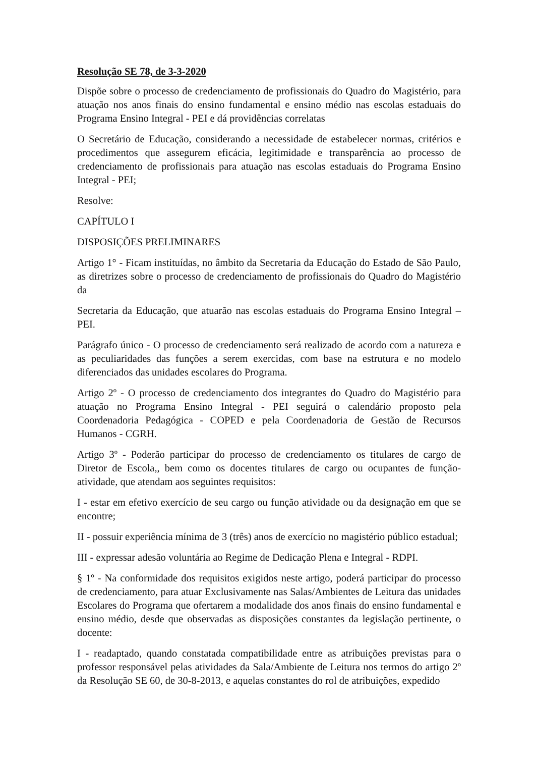Resolução SE 78, de 3-3-2020
Dispõe sobre o processo de credenciamento de profissionais do Quadro do Magistério, para atuação nos anos finais do ensino fundamental e ensino médio nas escolas estaduais do Programa Ensino Integral - PEI e dá providências correlatas
O Secretário de Educação, considerando a necessidade de estabelecer normas, critérios e procedimentos que assegurem eficácia, legitimidade e transparência ao processo de credenciamento de profissionais para atuação nas escolas estaduais do Programa Ensino Integral - PEI;
Resolve:
CAPÍTULO I
DISPOSIÇÕES PRELIMINARES
Artigo 1° - Ficam instituídas, no âmbito da Secretaria da Educação do Estado de São Paulo, as diretrizes sobre o processo de credenciamento de profissionais do Quadro do Magistério da
Secretaria da Educação, que atuarão nas escolas estaduais do Programa Ensino Integral – PEI.
Parágrafo único - O processo de credenciamento será realizado de acordo com a natureza e as peculiaridades das funções a serem exercidas, com base na estrutura e no modelo diferenciados das unidades escolares do Programa.
Artigo 2º - O processo de credenciamento dos integrantes do Quadro do Magistério para atuação no Programa Ensino Integral - PEI seguirá o calendário proposto pela Coordenadoria Pedagógica - COPED e pela Coordenadoria de Gestão de Recursos Humanos - CGRH.
Artigo 3º - Poderão participar do processo de credenciamento os titulares de cargo de Diretor de Escola,, bem como os docentes titulares de cargo ou ocupantes de função-atividade, que atendam aos seguintes requisitos:
I - estar em efetivo exercício de seu cargo ou função atividade ou da designação em que se encontre;
II - possuir experiência mínima de 3 (três) anos de exercício no magistério público estadual;
III - expressar adesão voluntária ao Regime de Dedicação Plena e Integral - RDPI.
§ 1º - Na conformidade dos requisitos exigidos neste artigo, poderá participar do processo de credenciamento, para atuar Exclusivamente nas Salas/Ambientes de Leitura das unidades Escolares do Programa que ofertarem a modalidade dos anos finais do ensino fundamental e ensino médio, desde que observadas as disposições constantes da legislação pertinente, o docente:
I - readaptado, quando constatada compatibilidade entre as atribuições previstas para o professor responsável pelas atividades da Sala/Ambiente de Leitura nos termos do artigo 2º da Resolução SE 60, de 30-8-2013, e aquelas constantes do rol de atribuições, expedido